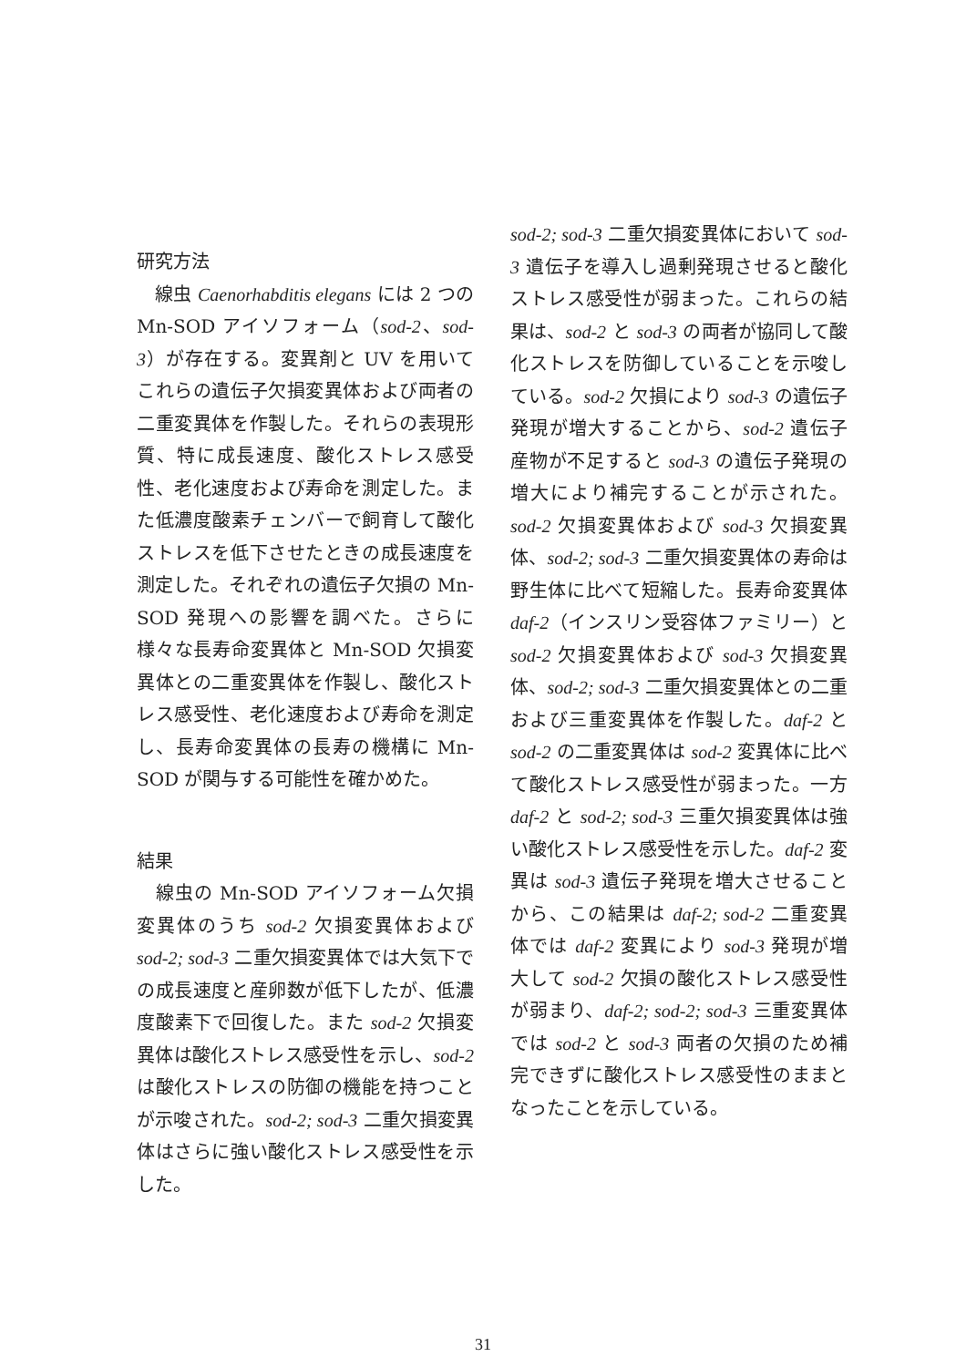研究方法
　線虫 Caenorhabditis elegans には 2 つの Mn-SOD アイソフォーム（sod-2、sod-3）が存在する。変異剤と UV を用いてこれらの遺伝子欠損変異体および両者の二重変異体を作製した。それらの表現形質、特に成長速度、酸化ストレス感受性、老化速度および寿命を測定した。また低濃度酸素チェンバーで飼育して酸化ストレスを低下させたときの成長速度を測定した。それぞれの遺伝子欠損の Mn-SOD 発現への影響を調べた。さらに様々な長寿命変異体と Mn-SOD 欠損変異体との二重変異体を作製し、酸化ストレス感受性、老化速度および寿命を測定し、長寿命変異体の長寿の機構に Mn-SOD が関与する可能性を確かめた。
結果
　線虫の Mn-SOD アイソフォーム欠損変異体のうち sod-2 欠損変異体および sod-2; sod-3 二重欠損変異体では大気下での成長速度と産卵数が低下したが、低濃度酸素下で回復した。また sod-2 欠損変異体は酸化ストレス感受性を示し、sod-2 は酸化ストレスの防御の機能を持つことが示唆された。sod-2; sod-3 二重欠損変異体はさらに強い酸化ストレス感受性を示した。
sod-2; sod-3 二重欠損変異体において sod-3 遺伝子を導入し過剰発現させると酸化ストレス感受性が弱まった。これらの結果は、sod-2 と sod-3 の両者が協同して酸化ストレスを防御していることを示唆している。sod-2 欠損により sod-3 の遺伝子発現が増大することから、sod-2 遺伝子産物が不足すると sod-3 の遺伝子発現の増大により補完することが示された。sod-2 欠損変異体および sod-3 欠損変異体、sod-2; sod-3 二重欠損変異体の寿命は野生体に比べて短縮した。長寿命変異体 daf-2（インスリン受容体ファミリー）と sod-2 欠損変異体および sod-3 欠損変異体、sod-2; sod-3 二重欠損変異体との二重および三重変異体を作製した。daf-2 と sod-2 の二重変異体は sod-2 変異体に比べて酸化ストレス感受性が弱まった。一方 daf-2 と sod-2; sod-3 三重欠損変異体は強い酸化ストレス感受性を示した。daf-2 変異は sod-3 遺伝子発現を増大させることから、この結果は daf-2; sod-2 二重変異体では daf-2 変異により sod-3 発現が増大して sod-2 欠損の酸化ストレス感受性が弱まり、daf-2; sod-2; sod-3 三重変異体では sod-2 と sod-3 両者の欠損のため補完できずに酸化ストレス感受性のままとなったことを示している。
31